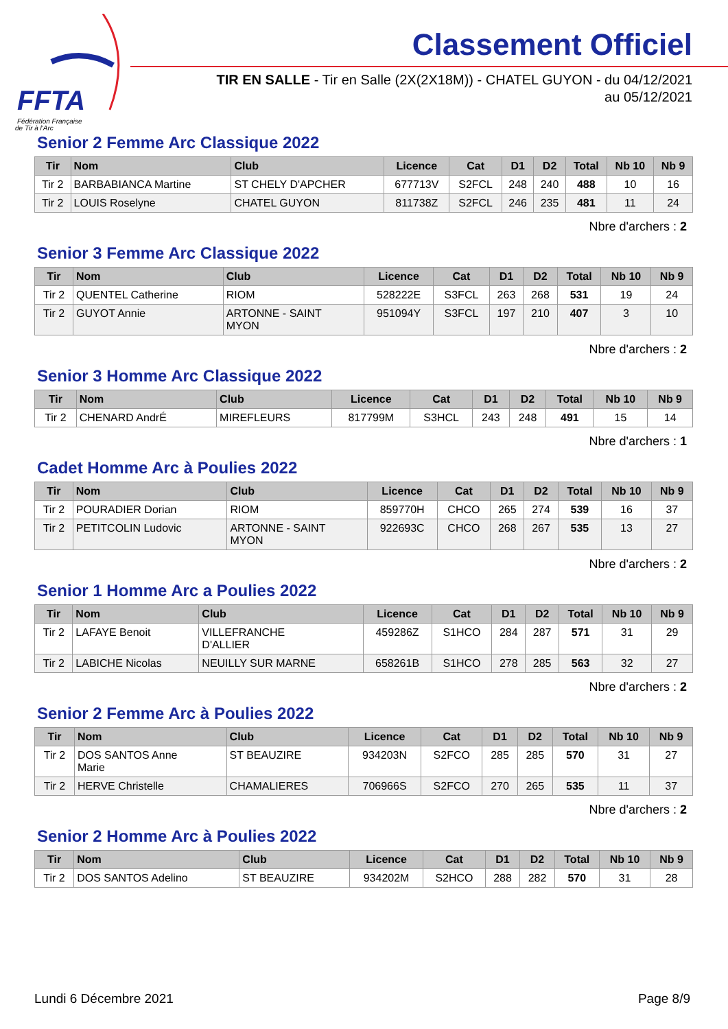FFTA
Fédération Française
de Tir à l'Arc
Classement Officiel
TIR EN SALLE - Tir en Salle (2X(2X18M)) - CHATEL GUYON - du 04/12/2021
au 05/12/2021
Senior 2 Femme Arc Classique 2022
| Tir | Nom | Club | Licence | Cat | D1 | D2 | Total | Nb 10 | Nb 9 |
| --- | --- | --- | --- | --- | --- | --- | --- | --- | --- |
| Tir 2 | BARBABIANCA Martine | ST CHELY D'APCHER | 677713V | S2FCL | 248 | 240 | 488 | 10 | 16 |
| Tir 2 | LOUIS Roselyne | CHATEL GUYON | 811738Z | S2FCL | 246 | 235 | 481 | 11 | 24 |
Nbre d'archers : 2
Senior 3 Femme Arc Classique 2022
| Tir | Nom | Club | Licence | Cat | D1 | D2 | Total | Nb 10 | Nb 9 |
| --- | --- | --- | --- | --- | --- | --- | --- | --- | --- |
| Tir 2 | QUENTEL Catherine | RIOM | 528222E | S3FCL | 263 | 268 | 531 | 19 | 24 |
| Tir 2 | GUYOT Annie | ARTONNE - SAINT MYON | 951094Y | S3FCL | 197 | 210 | 407 | 3 | 10 |
Nbre d'archers : 2
Senior 3 Homme Arc Classique 2022
| Tir | Nom | Club | Licence | Cat | D1 | D2 | Total | Nb 10 | Nb 9 |
| --- | --- | --- | --- | --- | --- | --- | --- | --- | --- |
| Tir 2 | CHENARD AndrÉ | MIREFLEURS | 817799M | S3HCL | 243 | 248 | 491 | 15 | 14 |
Nbre d'archers : 1
Cadet Homme Arc à Poulies 2022
| Tir | Nom | Club | Licence | Cat | D1 | D2 | Total | Nb 10 | Nb 9 |
| --- | --- | --- | --- | --- | --- | --- | --- | --- | --- |
| Tir 2 | POURADIER Dorian | RIOM | 859770H | CHCO | 265 | 274 | 539 | 16 | 37 |
| Tir 2 | PETITCOLIN Ludovic | ARTONNE - SAINT MYON | 922693C | CHCO | 268 | 267 | 535 | 13 | 27 |
Nbre d'archers : 2
Senior 1 Homme Arc a Poulies 2022
| Tir | Nom | Club | Licence | Cat | D1 | D2 | Total | Nb 10 | Nb 9 |
| --- | --- | --- | --- | --- | --- | --- | --- | --- | --- |
| Tir 2 | LAFAYE Benoit | VILLEFRANCHE D'ALLIER | 459286Z | S1HCO | 284 | 287 | 571 | 31 | 29 |
| Tir 2 | LABICHE Nicolas | NEUILLY SUR MARNE | 658261B | S1HCO | 278 | 285 | 563 | 32 | 27 |
Nbre d'archers : 2
Senior 2 Femme Arc à Poulies 2022
| Tir | Nom | Club | Licence | Cat | D1 | D2 | Total | Nb 10 | Nb 9 |
| --- | --- | --- | --- | --- | --- | --- | --- | --- | --- |
| Tir 2 | DOS SANTOS Anne Marie | ST BEAUZIRE | 934203N | S2FCO | 285 | 285 | 570 | 31 | 27 |
| Tir 2 | HERVE Christelle | CHAMALIERES | 706966S | S2FCO | 270 | 265 | 535 | 11 | 37 |
Nbre d'archers : 2
Senior 2 Homme Arc à Poulies 2022
| Tir | Nom | Club | Licence | Cat | D1 | D2 | Total | Nb 10 | Nb 9 |
| --- | --- | --- | --- | --- | --- | --- | --- | --- | --- |
| Tir 2 | DOS SANTOS Adelino | ST BEAUZIRE | 934202M | S2HCO | 288 | 282 | 570 | 31 | 28 |
Lundi 6 Décembre 2021 Page 8/9